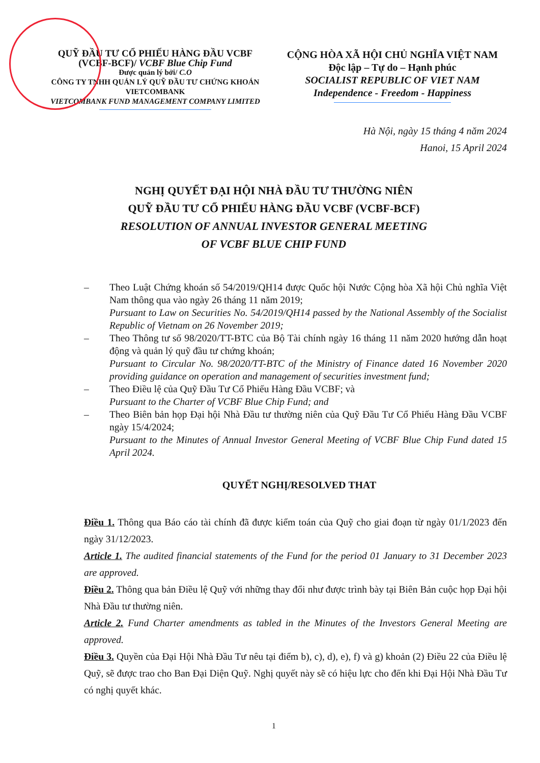QUỸ ĐẦU TƯ CỔ PHIẾU HÀNG ĐẦU VCBF
(VCBF-BCF)/ VCBF Blue Chip Fund
Được quản lý bởi/ C.O
CÔNG TY TNHH QUẢN LÝ QUỸ ĐẦU TƯ CHỨNG KHOÁN VIETCOMBANK
VIETCOMBANK FUND MANAGEMENT COMPANY LIMITED
CỘNG HÒA XÃ HỘI CHỦ NGHĨA VIỆT NAM
Độc lập – Tự do – Hạnh phúc
SOCIALIST REPUBLIC OF VIET NAM
Independence - Freedom - Happiness
Hà Nội, ngày 15 tháng 4 năm 2024
Hanoi, 15 April 2024
NGHỊ QUYẾT ĐẠI HỘI NHÀ ĐẦU TƯ THƯỜNG NIÊN
QUỸ ĐẦU TƯ CỔ PHIẾU HÀNG ĐẦU VCBF (VCBF-BCF)
RESOLUTION OF ANNUAL INVESTOR GENERAL MEETING
OF VCBF BLUE CHIP FUND
– Theo Luật Chứng khoán số 54/2019/QH14 được Quốc hội Nước Cộng hòa Xã hội Chủ nghĩa Việt Nam thông qua vào ngày 26 tháng 11 năm 2019;
Pursuant to Law on Securities No. 54/2019/QH14 passed by the National Assembly of the Socialist Republic of Vietnam on 26 November 2019;
– Theo Thông tư số 98/2020/TT-BTC của Bộ Tài chính ngày 16 tháng 11 năm 2020 hướng dẫn hoạt động và quản lý quỹ đầu tư chứng khoán;
Pursuant to Circular No. 98/2020/TT-BTC of the Ministry of Finance dated 16 November 2020 providing guidance on operation and management of securities investment fund;
– Theo Điều lệ của Quỹ Đầu Tư Cổ Phiếu Hàng Đầu VCBF; và
Pursuant to the Charter of VCBF Blue Chip Fund; and
– Theo Biên bản họp Đại hội Nhà Đầu tư thường niên của Quỹ Đầu Tư Cổ Phiếu Hàng Đầu VCBF ngày 15/4/2024;
Pursuant to the Minutes of Annual Investor General Meeting of VCBF Blue Chip Fund dated 15 April 2024.
QUYẾT NGHỊ/RESOLVED THAT
Điều 1. Thông qua Báo cáo tài chính đã được kiểm toán của Quỹ cho giai đoạn từ ngày 01/1/2023 đến ngày 31/12/2023.
Article 1. The audited financial statements of the Fund for the period 01 January to 31 December 2023 are approved.
Điều 2. Thông qua bản Điều lệ Quỹ với những thay đổi như được trình bày tại Biên Bản cuộc họp Đại hội Nhà Đầu tư thường niên.
Article 2. Fund Charter amendments as tabled in the Minutes of the Investors General Meeting are approved.
Điều 3. Quyền của Đại Hội Nhà Đầu Tư nêu tại điểm b), c), d), e), f) và g) khoản (2) Điều 22 của Điều lệ Quỹ, sẽ được trao cho Ban Đại Diện Quỹ. Nghị quyết này sẽ có hiệu lực cho đến khi Đại Hội Nhà Đầu Tư có nghị quyết khác.
1